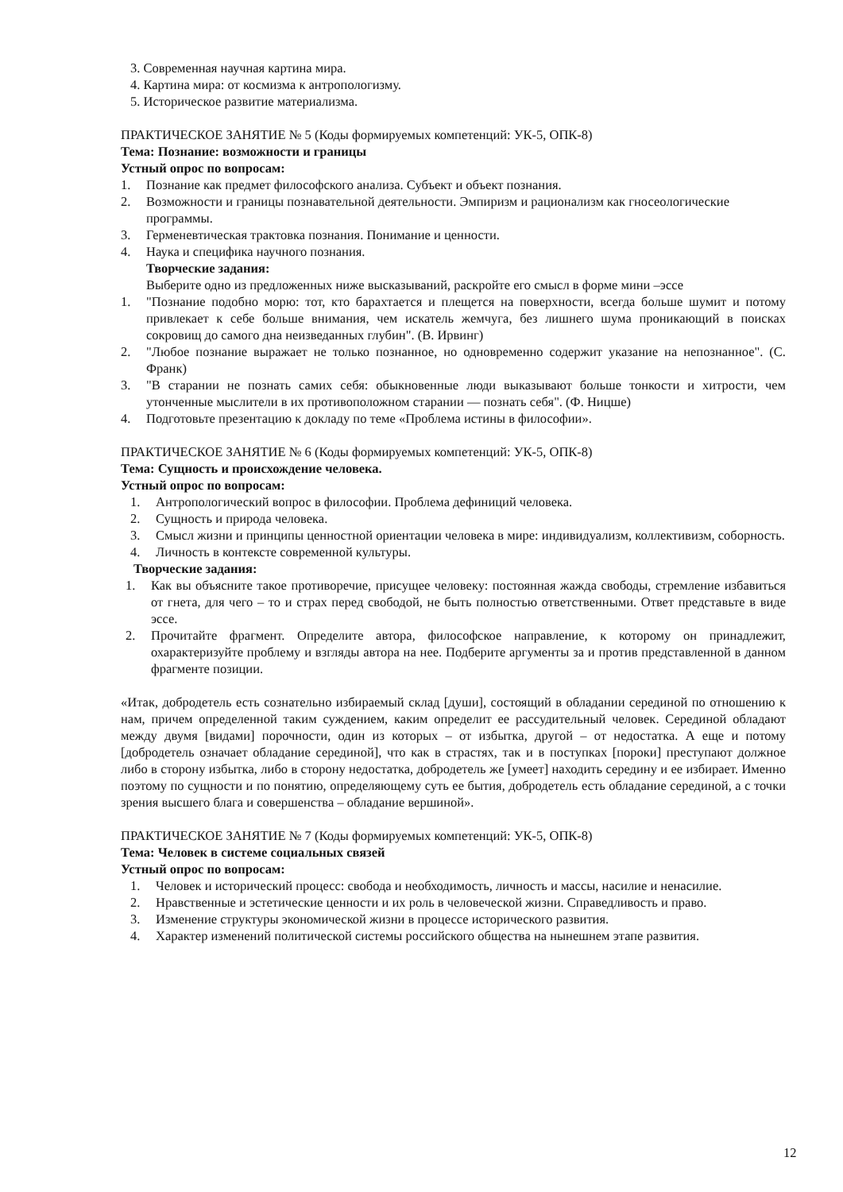3. Современная научная картина мира.
4. Картина мира: от космизма к антропологизму.
5. Историческое развитие материализма.
ПРАКТИЧЕСКОЕ ЗАНЯТИЕ № 5 (Коды формируемых компетенций: УК-5, ОПК-8)
Тема: Познание: возможности и границы
Устный опрос по вопросам:
1. Познание как предмет философского анализа. Субъект и объект познания.
2. Возможности и границы познавательной деятельности. Эмпиризм и рационализм как гносеологические программы.
3. Герменевтическая трактовка познания. Понимание и ценности.
4. Наука и специфика научного познания.
Творческие задания:
Выберите одно из предложенных ниже высказываний, раскройте его смысл в форме мини –эссе
1. "Познание подобно морю: тот, кто барахтается и плещется на поверхности, всегда больше шумит и потому привлекает к себе больше внимания, чем искатель жемчуга, без лишнего шума проникающий в поисках сокровищ до самого дна неизведанных глубин". (В. Ирвинг)
2. "Любое познание выражает не только познанное, но одновременно содержит указание на непознанное". (С. Франк)
3. "В старании не познать самих себя: обыкновенные люди выказывают больше тонкости и хитрости, чем утонченные мыслители в их противоположном старании — познать себя". (Ф. Ницше)
4. Подготовьте презентацию к докладу по теме «Проблема истины в философии».
ПРАКТИЧЕСКОЕ ЗАНЯТИЕ № 6 (Коды формируемых компетенций: УК-5, ОПК-8)
Тема: Сущность и происхождение человека.
Устный опрос по вопросам:
1. Антропологический вопрос в философии. Проблема дефиниций человека.
2. Сущность и природа человека.
3. Смысл жизни и принципы ценностной ориентации человека в мире: индивидуализм, коллективизм, соборность.
4. Личность в контексте современной культуры.
Творческие задания:
1. Как вы объясните такое противоречие, присущее человеку: постоянная жажда свободы, стремление избавиться от гнета, для чего – то и страх перед свободой, не быть полностью ответственными. Ответ представьте в виде эссе.
2. Прочитайте фрагмент. Определите автора, философское направление, к которому он принадлежит, охарактеризуйте проблему и взгляды автора на нее. Подберите аргументы за и против представленной в данном фрагменте позиции.
«Итак, добродетель есть сознательно избираемый склад [души], состоящий в обладании серединой по отношению к нам, причем определенной таким суждением, каким определит ее рассудительный человек. Серединой обладают между двумя [видами] порочности, один из которых – от избытка, другой – от недостатка. А еще и потому [добродетель означает обладание серединой], что как в страстях, так и в поступках [пороки] преступают должное либо в сторону избытка, либо в сторону недостатка, добродетель же [умеет] находить середину и ее избирает. Именно поэтому по сущности и по понятию, определяющему суть ее бытия, добродетель есть обладание серединой, а с точки зрения высшего блага и совершенства – обладание вершиной».
ПРАКТИЧЕСКОЕ ЗАНЯТИЕ № 7 (Коды формируемых компетенций: УК-5, ОПК-8)
Тема: Человек в системе социальных связей
Устный опрос по вопросам:
1. Человек и исторический процесс: свобода и необходимость, личность и массы, насилие и ненасилие.
2. Нравственные и эстетические ценности и их роль в человеческой жизни. Справедливость и право.
3. Изменение структуры экономической жизни в процессе исторического развития.
4. Характер изменений политической системы российского общества на нынешнем этапе развития.
12